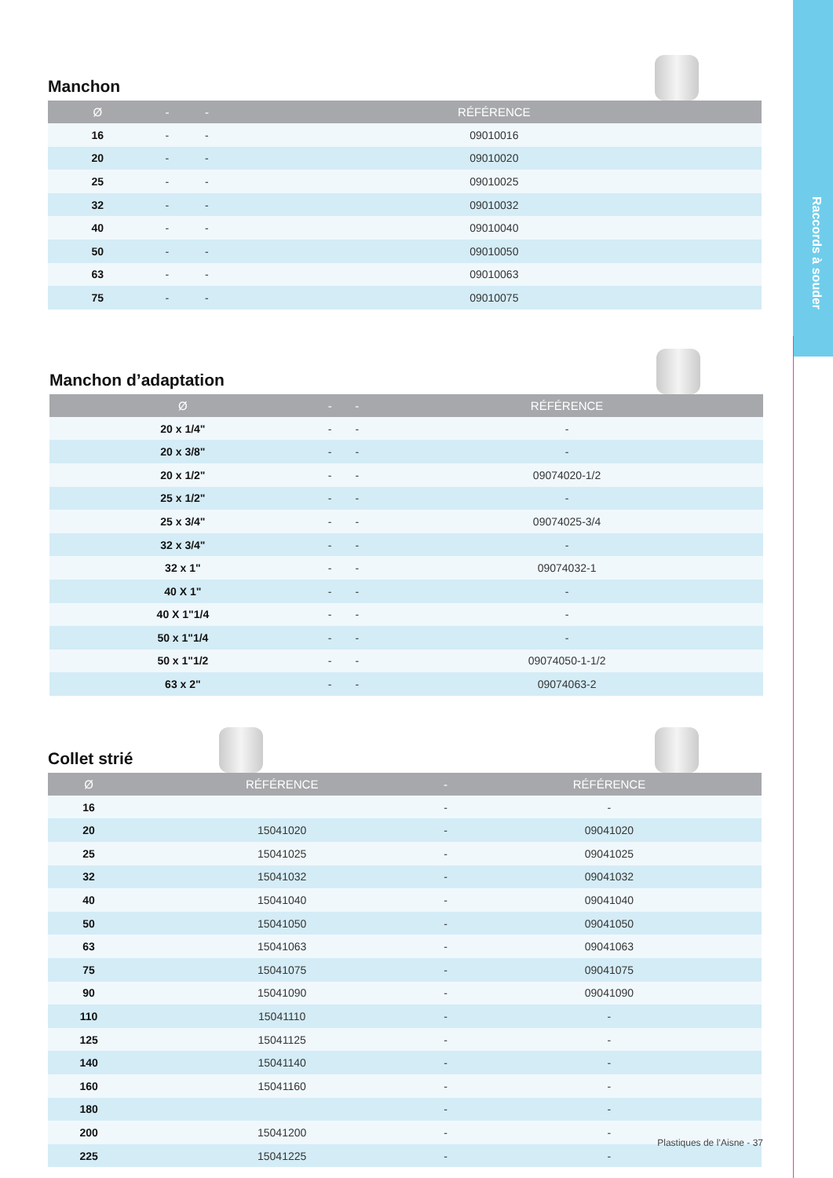Raccords à souder
Manchon
| Ø | - | - | RÉFÉRENCE |
| --- | --- | --- | --- |
| 16 | - | - | 09010016 |
| 20 | - | - | 09010020 |
| 25 | - | - | 09010025 |
| 32 | - | - | 09010032 |
| 40 | - | - | 09010040 |
| 50 | - | - | 09010050 |
| 63 | - | - | 09010063 |
| 75 | - | - | 09010075 |
Manchon d’adaptation
| Ø | - | - | RÉFÉRENCE |
| --- | --- | --- | --- |
| 20 x 1/4" | - | - | - |
| 20 x 3/8" | - | - | - |
| 20 x 1/2" | - | - | 09074020-1/2 |
| 25 x 1/2" | - | - | - |
| 25 x 3/4" | - | - | 09074025-3/4 |
| 32 x 3/4" | - | - | - |
| 32 x 1" | - | - | 09074032-1 |
| 40 X 1" | - | - | - |
| 40 X 1"1/4 | - | - | - |
| 50 x 1"1/4 | - | - | - |
| 50 x 1"1/2 | - | - | 09074050-1-1/2 |
| 63 x 2" | - | - | 09074063-2 |
Collet strié
| Ø | RÉFÉRENCE | - | RÉFÉRENCE |
| --- | --- | --- | --- |
| 16 | | - | - |
| 20 | 15041020 | - | 09041020 |
| 25 | 15041025 | - | 09041025 |
| 32 | 15041032 | - | 09041032 |
| 40 | 15041040 | - | 09041040 |
| 50 | 15041050 | - | 09041050 |
| 63 | 15041063 | - | 09041063 |
| 75 | 15041075 | - | 09041075 |
| 90 | 15041090 | - | 09041090 |
| 110 | 15041110 | - | - |
| 125 | 15041125 | - | - |
| 140 | 15041140 | - | - |
| 160 | 15041160 | - | - |
| 180 | | - | - |
| 200 | 15041200 | - | - |
| 225 | 15041225 | - | - |
Plastiques de l’Aisne - 37